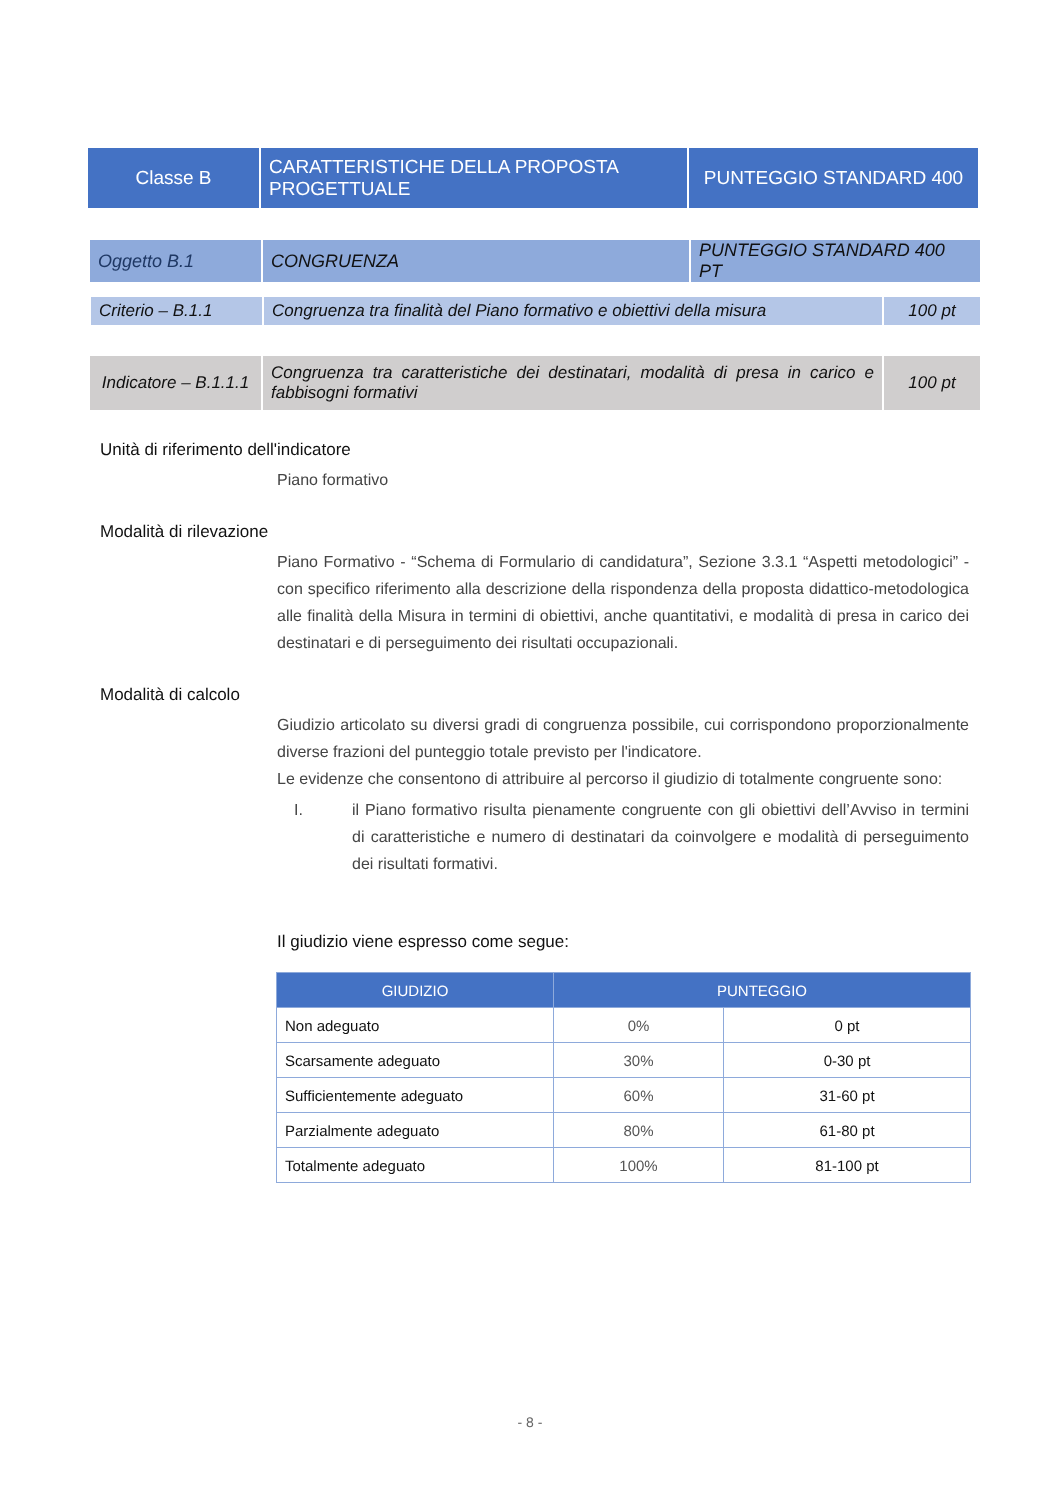| Classe B | CARATTERISTICHE DELLA PROPOSTA PROGETTUALE | PUNTEGGIO STANDARD 400 |
| Oggetto B.1 | CONGRUENZA | PUNTEGGIO STANDARD 400 PT |
| Criterio – B.1.1 | Congruenza tra finalità del Piano formativo e obiettivi della misura | 100 pt |
| Indicatore – B.1.1.1 | Congruenza tra caratteristiche dei destinatari, modalità di presa in carico e fabbisogni formativi | 100 pt |
Unità di riferimento dell'indicatore
Piano formativo
Modalità di rilevazione
Piano Formativo - “Schema di Formulario di candidatura”, Sezione 3.3.1 “Aspetti metodologici” - con specifico riferimento alla descrizione della rispondenza della proposta didattico-metodologica alle finalità della Misura in termini di obiettivi, anche quantitativi, e modalità di presa in carico dei destinatari e di perseguimento dei risultati occupazionali.
Modalità di calcolo
Giudizio articolato su diversi gradi di congruenza possibile, cui corrispondono proporzionalmente diverse frazioni del punteggio totale previsto per l'indicatore.
Le evidenze che consentono di attribuire al percorso il giudizio di totalmente congruente sono:
I. il Piano formativo risulta pienamente congruente con gli obiettivi dell’Avviso in termini di caratteristiche e numero di destinatari da coinvolgere e modalità di perseguimento dei risultati formativi.
Il giudizio viene espresso come segue:
| GIUDIZIO | PUNTEGGIO | |
| --- | --- | --- |
| Non adeguato | 0% | 0 pt |
| Scarsamente adeguato | 30% | 0-30 pt |
| Sufficientemente adeguato | 60% | 31-60 pt |
| Parzialmente adeguato | 80% | 61-80 pt |
| Totalmente adeguato | 100% | 81-100 pt |
- 8 -